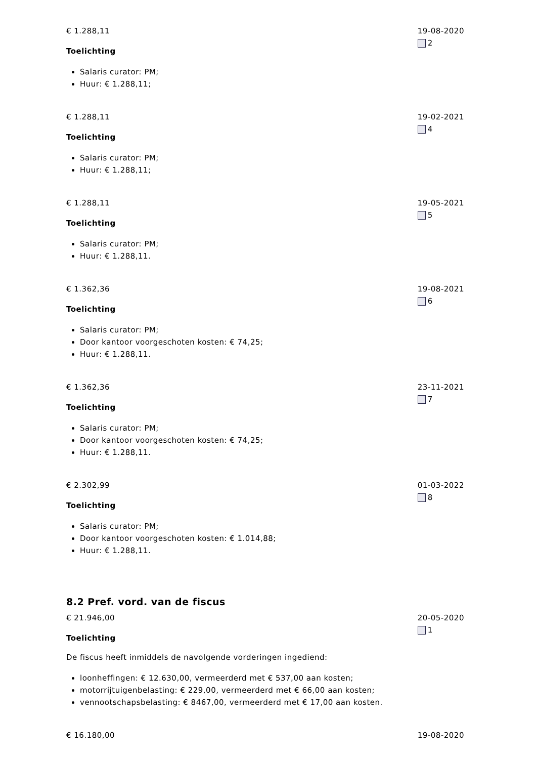€ 1.288,11
Toelichting
Salaris curator: PM;
Huur: € 1.288,11;
19-08-2020
2
€ 1.288,11
Toelichting
Salaris curator: PM;
Huur: € 1.288,11;
19-02-2021
4
€ 1.288,11
Toelichting
Salaris curator: PM;
Huur: € 1.288,11.
19-05-2021
5
€ 1.362,36
Toelichting
Salaris curator: PM;
Door kantoor voorgeschoten kosten: € 74,25;
Huur: € 1.288,11.
19-08-2021
6
€ 1.362,36
Toelichting
Salaris curator: PM;
Door kantoor voorgeschoten kosten: € 74,25;
Huur: € 1.288,11.
23-11-2021
7
€ 2.302,99
Toelichting
Salaris curator: PM;
Door kantoor voorgeschoten kosten: € 1.014,88;
Huur: € 1.288,11.
01-03-2022
8
8.2 Pref. vord. van de fiscus
€ 21.946,00
Toelichting
De fiscus heeft inmiddels de navolgende vorderingen ingediend:
loonheffingen: € 12.630,00, vermeerderd met € 537,00 aan kosten;
motorrijtuigenbelasting: € 229,00, vermeerderd met € 66,00 aan kosten;
vennootschapsbelasting: € 8467,00, vermeerderd met € 17,00 aan kosten.
20-05-2020
1
€ 16.180,00 19-08-2020